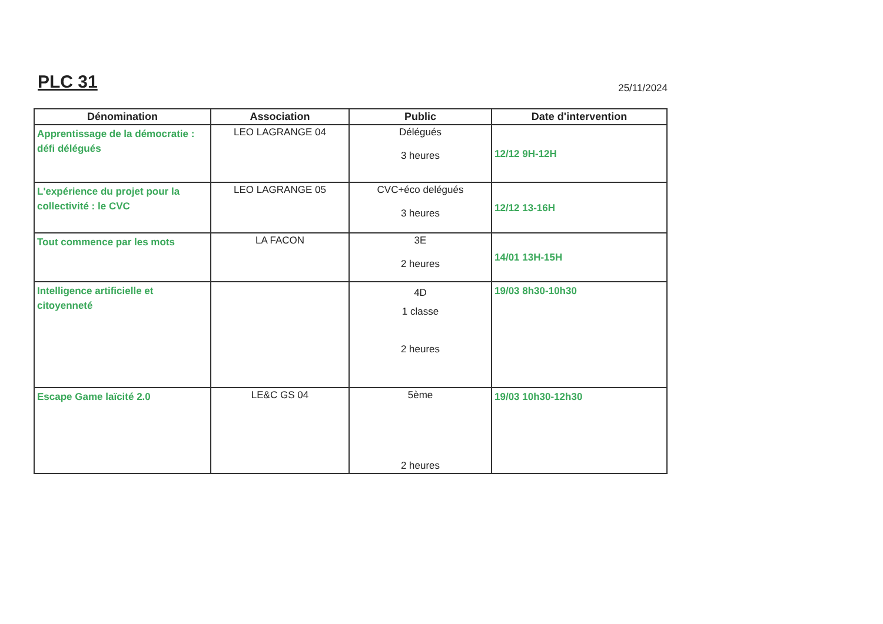PLC 31
25/11/2024
| Dénomination | Association | Public | Date d'intervention |
| --- | --- | --- | --- |
| Apprentissage de la démocratie : défi délégués | LEO LAGRANGE 04 | Délégués 3 heures | 12/12 9H-12H |
| L'expérience du projet pour la collectivité : le CVC | LEO LAGRANGE 05 | CVC+éco delégués 3 heures | 12/12 13-16H |
| Tout commence par les mots | LA FACON | 3E 2 heures | 14/01 13H-15H |
| Intelligence artificielle et citoyenneté | | 4D 1 classe 2 heures | 19/03 8h30-10h30 |
| Escape Game laïcité 2.0 | LE&C GS 04 | 5ème 2 heures | 19/03 10h30-12h30 |